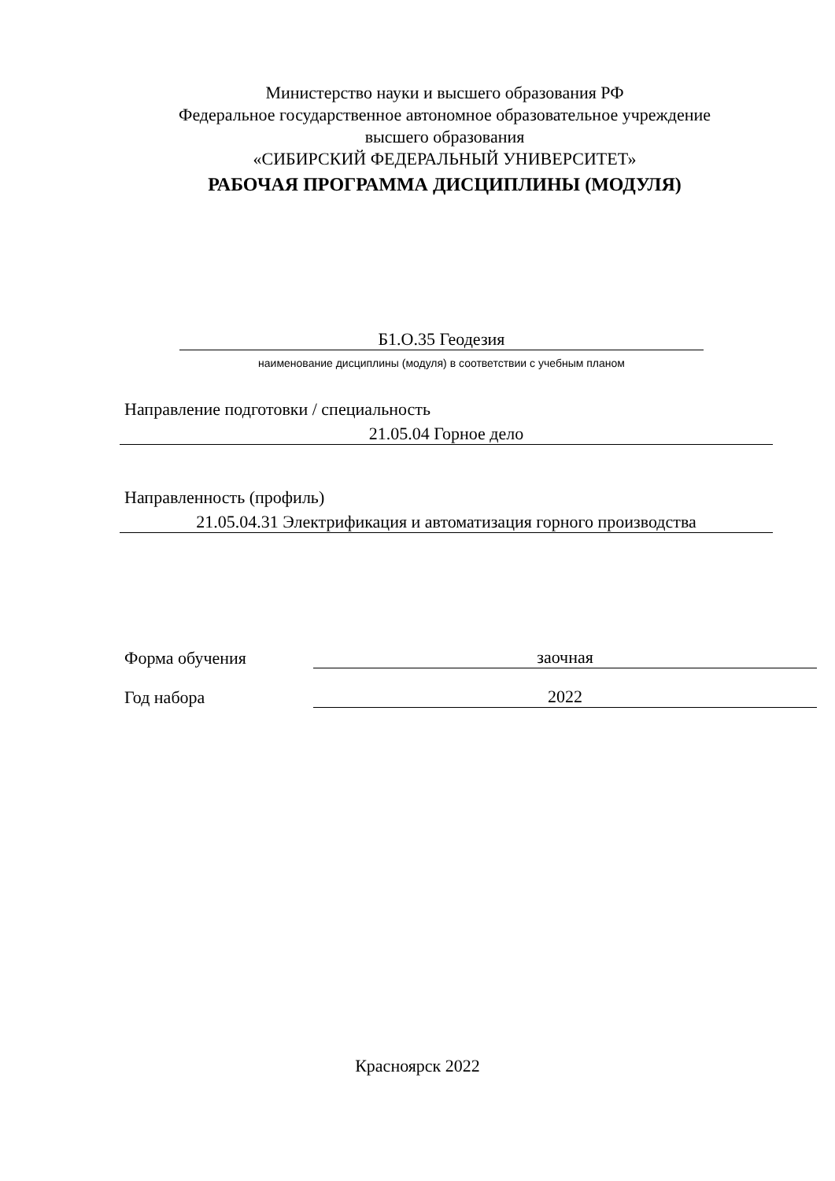Министерство науки и высшего образования РФ
Федеральное государственное автономное образовательное учреждение
высшего образования
«СИБИРСКИЙ ФЕДЕРАЛЬНЫЙ УНИВЕРСИТЕТ»
РАБОЧАЯ ПРОГРАММА ДИСЦИПЛИНЫ (МОДУЛЯ)
Б1.О.35 Геодезия
наименование дисциплины (модуля) в соответствии с учебным планом
Направление подготовки / специальность
21.05.04 Горное дело
Направленность (профиль)
21.05.04.31 Электрификация и автоматизация горного производства
Форма обучения
заочная
Год набора
2022
Красноярск 2022